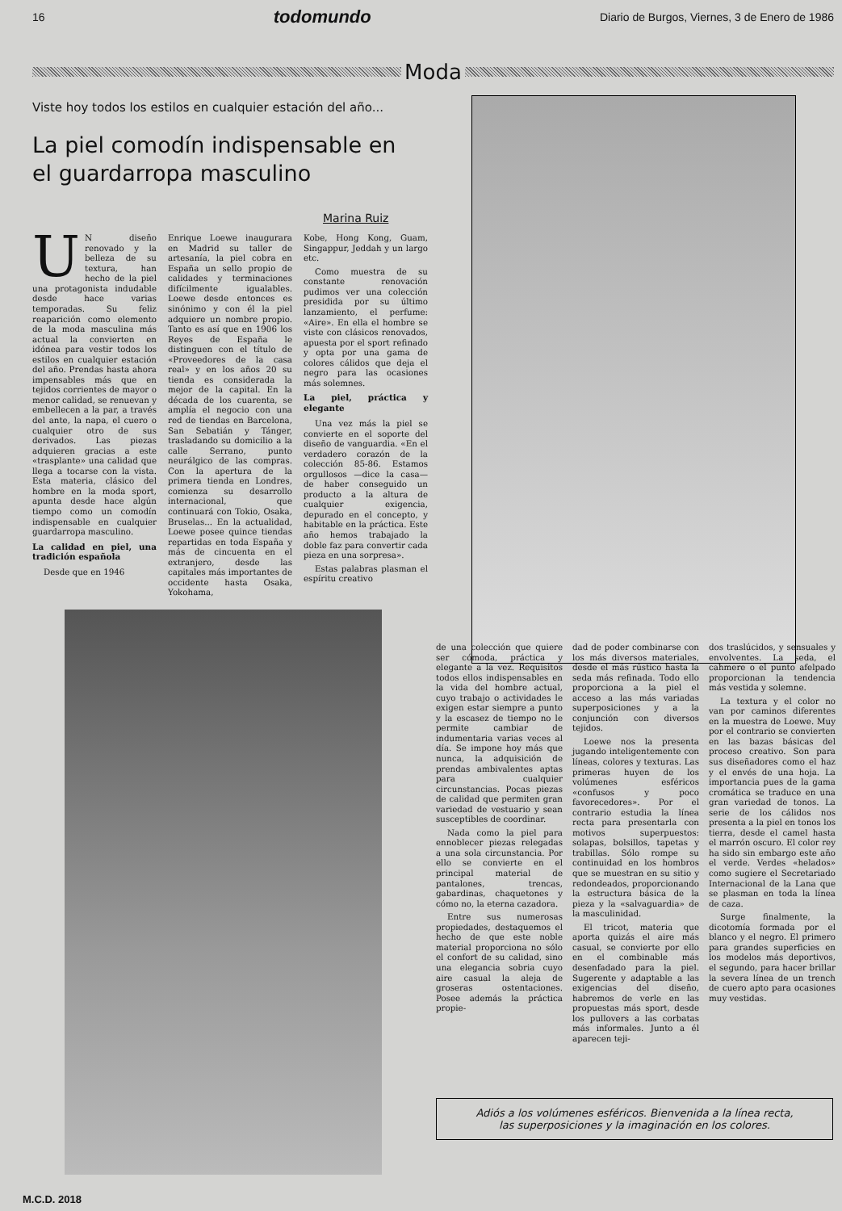16 todomundo Diario de Burgos, Viernes, 3 de Enero de 1986
Moda
Viste hoy todos los estilos en cualquier estación del año...
La piel comodín indispensable en el guardarropa masculino
Marina Ruiz
UN diseño renovado y la belleza de su textura, han hecho de la piel una protagonista indudable desde hace varias temporadas. Su feliz reaparición como elemento de la moda masculina más actual la convierten en idónea para vestir todos los estilos en cualquier estación del año. Prendas hasta ahora impensables más que en tejidos corrientes de mayor o menor calidad, se renuevan y embellecen a la par, a través del ante, la napa, el cuero o cualquier otro de sus derivados. Las piezas adquieren gracias a este «trasplante» una calidad que llega a tocarse con la vista. Esta materia, clásico del hombre en la moda sport, apunta desde hace algún tiempo como un comodín indispensable en cualquier guardarropa masculino.
La calidad en piel, una tradición española
Desde que en 1946
Enrique Loewe inaugurara en Madrid su taller de artesanía, la piel cobra en España un sello propio de calidades y terminaciones difícilmente igualables. Loewe desde entonces es sinónimo y con él la piel adquiere un nombre propio. Tanto es así que en 1906 los Reyes de España le distinguen con el título de «Proveedores de la casa real» y en los años 20 su tienda es considerada la mejor de la capital. En la década de los cuarenta, se amplía el negocio con una red de tiendas en Barcelona, San Sebatián y Tánger, trasladando su domicilio a la calle Serrano, punto neurálgico de las compras. Con la apertura de la primera tienda en Londres, comienza su desarrollo internacional, que continuará con Tokio, Osaka, Bruselas... En la actualidad, Loewe posee quince tiendas repartidas en toda España y más de cincuenta en el extranjero, desde las capitales más importantes de occidente hasta Osaka, Yokohama,
Kobe, Hong Kong, Guam, Singappur, Jeddah y un largo etc.
Como muestra de su constante renovación pudimos ver una colección presidida por su último lanzamiento, el perfume: «Aire». En ella el hombre se viste con clásicos renovados, apuesta por el sport refinado y opta por una gama de colores cálidos que deja el negro para las ocasiones más solemnes.
La piel, práctica y elegante
Una vez más la piel se convierte en el soporte del diseño de vanguardia. «En el verdadero corazón de la colección 85-86. Estamos orgullosos —dice la casa— de haber conseguido un producto a la altura de cualquier exigencia, depurado en el concepto, y habitable en la práctica. Este año hemos trabajado la doble faz para convertir cada pieza en una sorpresa».
Estas palabras plasman el espíritu creativo
de una colección que quiere ser cómoda, práctica y elegante a la vez. Requisitos todos ellos indispensables en la vida del hombre actual, cuyo trabajo o actividades le exigen estar siempre a punto y la escasez de tiempo no le permite cambiar de indumentaria varias veces al día. Se impone hoy más que nunca, la adquisición de prendas ambivalentes aptas para cualquier circunstancias. Pocas piezas de calidad que permiten gran variedad de vestuario y sean susceptibles de coordinar.
Nada como la piel para ennoblecer piezas relegadas a una sola circunstancia. Por ello se convierte en el principal material de pantalones, trencas, gabardinas, chaquetones y cómo no, la eterna cazadora.
Entre sus numerosas propiedades, destaquemos el hecho de que este noble material proporciona no sólo el confort de su calidad, sino una elegancia sobria cuyo aire casual la aleja de groseras ostentaciones. Posee además la práctica propie-
dad de poder combinarse con los más diversos materiales, desde el más rústico hasta la seda más refinada. Todo ello proporciona a la piel el acceso a las más variadas superposiciones y a la conjunción con diversos tejidos.
Loewe nos la presenta jugando inteligentemente con líneas, colores y texturas. Las primeras huyen de los volúmenes esféricos «confusos y poco favorecedores». Por el contrario estudia la línea recta para presentarla con motivos superpuestos: solapas, bolsillos, tapetas y trabillas. Sólo rompe su continuidad en los hombros que se muestran en su sitio y redondeados, proporcionando la estructura básica de la pieza y la «salvaguardia» de la masculinidad.
El tricot, materia que aporta quizás el aire más casual, se convierte por ello en el combinable más desenfadado para la piel. Sugerente y adaptable a las exigencias del diseño, habremos de verle en las propuestas más sport, desde los pullovers a las corbatas más informales. Junto a él aparecen teji-
dos traslúcidos, y sensuales y envolventes. La seda, el cahmere o el punto afelpado proporcionan la tendencia más vestida y solemne.
La textura y el color no van por caminos diferentes en la muestra de Loewe. Muy por el contrario se convierten en las bazas básicas del proceso creativo. Son para sus diseñadores como el haz y el envés de una hoja. La importancia pues de la gama cromática se traduce en una gran variedad de tonos. La serie de los cálidos nos presenta a la piel en tonos los tierra, desde el camel hasta el marrón oscuro. El color rey ha sido sin embargo este año el verde. Verdes «helados» como sugiere el Secretariado Internacional de la Lana que se plasman en toda la línea de caza.
Surge finalmente, la dicotomía formada por el blanco y el negro. El primero para grandes superficies en los modelos más deportivos, el segundo, para hacer brillar la severa línea de un trench de cuero apto para ocasiones muy vestidas.
Adiós a los volúmenes esféricos. Bienvenida a la línea recta,
las superposiciones y la imaginación en los colores.
M.C.D. 2018